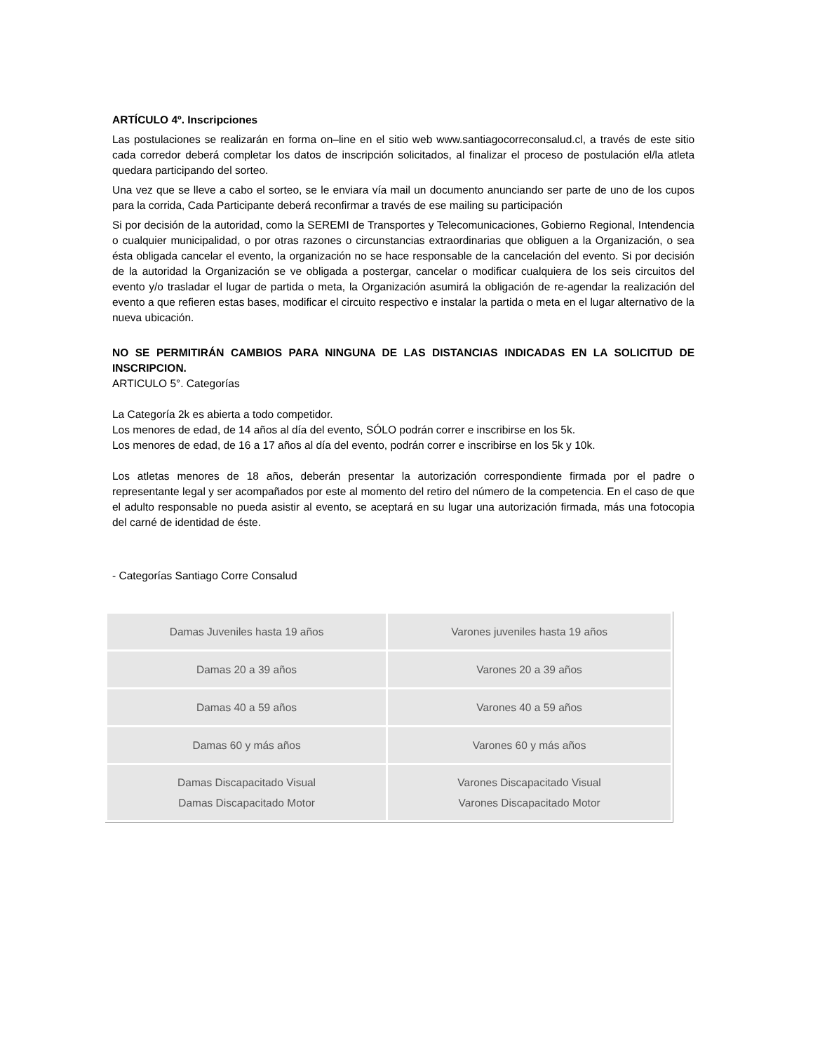ARTÍCULO 4º. Inscripciones
Las postulaciones se realizarán en forma on–line en el sitio web www.santiagocorreconsalud.cl, a través de este sitio cada corredor deberá completar los datos de inscripción solicitados, al finalizar el proceso de postulación el/la atleta quedara participando del sorteo.
Una vez que se lleve a cabo el sorteo, se le enviara vía mail un documento anunciando ser parte de uno de los cupos para la corrida, Cada Participante deberá reconfirmar a través de ese mailing su participación
Si por decisión de la autoridad, como la SEREMI de Transportes y Telecomunicaciones, Gobierno Regional, Intendencia o cualquier municipalidad, o por otras razones o circunstancias extraordinarias que obliguen a la Organización, o sea ésta obligada cancelar el evento, la organización no se hace responsable de la cancelación del evento. Si por decisión de la autoridad la Organización se ve obligada a postergar, cancelar o modificar cualquiera de los seis circuitos del evento y/o trasladar el lugar de partida o meta, la Organización asumirá la obligación de re-agendar la realización del evento a que refieren estas bases, modificar el circuito respectivo e instalar la partida o meta en el lugar alternativo de la nueva ubicación.
NO SE PERMITIRÁN CAMBIOS PARA NINGUNA DE LAS DISTANCIAS INDICADAS EN LA SOLICITUD DE INSCRIPCION.
ARTICULO 5°. Categorías
La Categoría 2k es abierta a todo competidor.
Los menores de edad, de 14 años al día del evento, SÓLO podrán correr e inscribirse en los 5k.
Los menores de edad, de 16 a 17 años al día del evento, podrán correr e inscribirse en los 5k y 10k.
Los atletas menores de 18 años, deberán presentar la autorización correspondiente firmada por el padre o representante legal y ser acompañados por este al momento del retiro del número de la competencia. En el caso de que el adulto responsable no pueda asistir al evento, se aceptará en su lugar una autorización firmada, más una fotocopia del carné de identidad de éste.
- Categorías Santiago Corre Consalud
| Damas Juveniles hasta 19 años | Varones juveniles hasta 19 años |
| Damas 20 a 39 años | Varones 20 a 39 años |
| Damas 40 a 59 años | Varones 40 a 59 años |
| Damas 60 y más años | Varones 60 y más años |
| Damas Discapacitado Visual Damas Discapacitado Motor | Varones Discapacitado Visual Varones Discapacitado Motor |